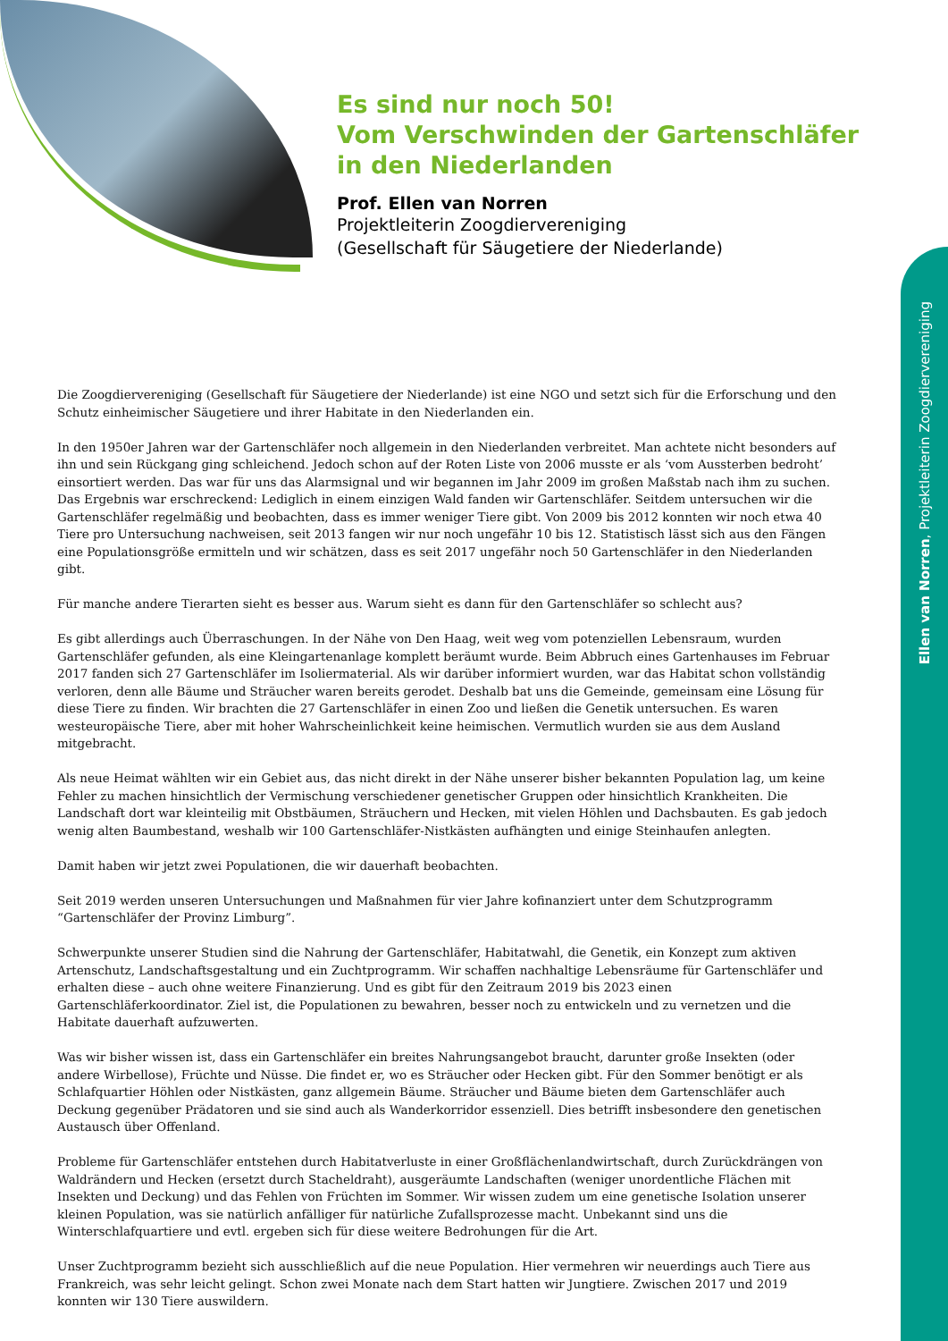Es sind nur noch 50!
Vom Verschwinden der Gartenschläfer in den Niederlanden
Prof. Ellen van Norren
Projektleiterin Zoogdiervereniging
(Gesellschaft für Säugetiere der Niederlande)
Ellen van Norren, Projektleiterin Zoogdiervereniging
Die Zoogdiervereniging (Gesellschaft für Säugetiere der Niederlande) ist eine NGO und setzt sich für die Erforschung und den Schutz einheimischer Säugetiere und ihrer Habitate in den Niederlanden ein.
In den 1950er Jahren war der Gartenschläfer noch allgemein in den Niederlanden verbreitet. Man achtete nicht besonders auf ihn und sein Rückgang ging schleichend. Jedoch schon auf der Roten Liste von 2006 musste er als ‘vom Aussterben bedroht’ einsortiert werden. Das war für uns das Alarmsignal und wir begannen im Jahr 2009 im großen Maßstab nach ihm zu suchen. Das Ergebnis war erschreckend: Lediglich in einem einzigen Wald fanden wir Gartenschläfer. Seitdem untersuchen wir die Gartenschläfer regelmäßig und beobachten, dass es immer weniger Tiere gibt. Von 2009 bis 2012 konnten wir noch etwa 40 Tiere pro Untersuchung nachweisen, seit 2013 fangen wir nur noch ungefähr 10 bis 12. Statistisch lässt sich aus den Fängen eine Populationsgröße ermitteln und wir schätzen, dass es seit 2017 ungefähr noch 50 Gartenschläfer in den Niederlanden gibt.
Für manche andere Tierarten sieht es besser aus. Warum sieht es dann für den Gartenschläfer so schlecht aus?
Es gibt allerdings auch Überraschungen. In der Nähe von Den Haag, weit weg vom potenziellen Lebensraum, wurden Gartenschläfer gefunden, als eine Kleingartenanlage komplett beräumt wurde. Beim Abbruch eines Gartenhauses im Februar 2017 fanden sich 27 Gartenschläfer im Isoliermaterial. Als wir darüber informiert wurden, war das Habitat schon vollständig verloren, denn alle Bäume und Sträucher waren bereits gerodet. Deshalb bat uns die Gemeinde, gemeinsam eine Lösung für diese Tiere zu finden. Wir brachten die 27 Gartenschläfer in einen Zoo und ließen die Genetik untersuchen. Es waren westeuropäische Tiere, aber mit hoher Wahrscheinlichkeit keine heimischen. Vermutlich wurden sie aus dem Ausland mitgebracht.
Als neue Heimat wählten wir ein Gebiet aus, das nicht direkt in der Nähe unserer bisher bekannten Population lag, um keine Fehler zu machen hinsichtlich der Vermischung verschiedener genetischer Gruppen oder hinsichtlich Krankheiten. Die Landschaft dort war kleinteilig mit Obstbäumen, Sträuchern und Hecken, mit vielen Höhlen und Dachsbauten. Es gab jedoch wenig alten Baumbestand, weshalb wir 100 Gartenschläfer-Nistkästen aufhängten und einige Steinhaufen anlegten.
Damit haben wir jetzt zwei Populationen, die wir dauerhaft beobachten.
Seit 2019 werden unseren Untersuchungen und Maßnahmen für vier Jahre kofinanziert unter dem Schutzprogramm “Gartenschläfer der Provinz Limburg”.
Schwerpunkte unserer Studien sind die Nahrung der Gartenschläfer, Habitatwahl, die Genetik, ein Konzept zum aktiven Artenschutz, Landschaftsgestaltung und ein Zuchtprogramm. Wir schaffen nachhaltige Lebensräume für Gartenschläfer und erhalten diese – auch ohne weitere Finanzierung. Und es gibt für den Zeitraum 2019 bis 2023 einen Gartenschläferkoordinator. Ziel ist, die Populationen zu bewahren, besser noch zu entwickeln und zu vernetzen und die Habitate dauerhaft aufzuwerten.
Was wir bisher wissen ist, dass ein Gartenschläfer ein breites Nahrungsangebot braucht, darunter große Insekten (oder andere Wirbellose), Früchte und Nüsse. Die findet er, wo es Sträucher oder Hecken gibt. Für den Sommer benötigt er als Schlafquartier Höhlen oder Nistkästen, ganz allgemein Bäume. Sträucher und Bäume bieten dem Gartenschläfer auch Deckung gegenüber Prädatoren und sie sind auch als Wanderkorridor essenziell. Dies betrifft insbesondere den genetischen Austausch über Offenland.
Probleme für Gartenschläfer entstehen durch Habitatverluste in einer Großflächenlandwirtschaft, durch Zurückdrängen von Waldrändern und Hecken (ersetzt durch Stacheldraht), ausgeräumte Landschaften (weniger unordentliche Flächen mit Insekten und Deckung) und das Fehlen von Früchten im Sommer. Wir wissen zudem um eine genetische Isolation unserer kleinen Population, was sie natürlich anfälliger für natürliche Zufallsprozesse macht. Unbekannt sind uns die Winterschlafquartiere und evtl. ergeben sich für diese weitere Bedrohungen für die Art.
Unser Zuchtprogramm bezieht sich ausschließlich auf die neue Population. Hier vermehren wir neuerdings auch Tiere aus Frankreich, was sehr leicht gelingt. Schon zwei Monate nach dem Start hatten wir Jungtiere. Zwischen 2017 und 2019 konnten wir 130 Tiere auswildern.